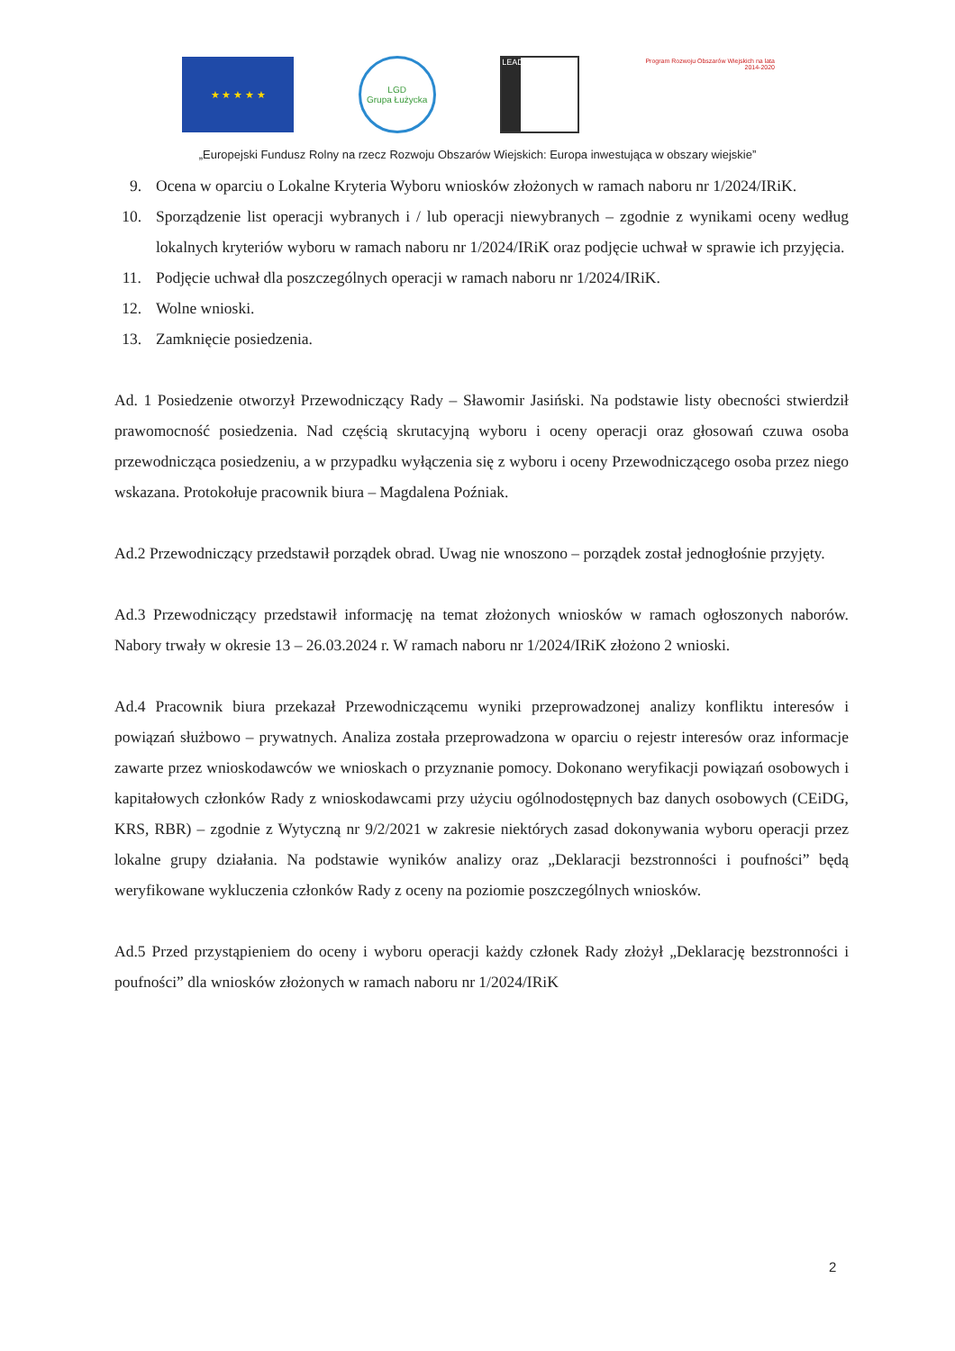★ ★ ★ ★ ★
LGD
Grupa Łużycka
LEADER
Program Rozwoju Obszarów Wiejskich na lata 2014-2020
„Europejski Fundusz Rolny na rzecz Rozwoju Obszarów Wiejskich: Europa inwestująca w obszary wiejskie”
9. Ocena w oparciu o Lokalne Kryteria Wyboru wniosków złożonych w ramach naboru nr 1/2024/IRiK.
10. Sporządzenie list operacji wybranych i / lub operacji niewybranych – zgodnie z wynikami oceny według lokalnych kryteriów wyboru w ramach naboru nr 1/2024/IRiK oraz podjęcie uchwał w sprawie ich przyjęcia.
11. Podjęcie uchwał dla poszczególnych operacji w ramach naboru nr 1/2024/IRiK.
12. Wolne wnioski.
13. Zamknięcie posiedzenia.
Ad. 1 Posiedzenie otworzył Przewodniczący Rady – Sławomir Jasiński. Na podstawie listy obecności stwierdził prawomocność posiedzenia. Nad częścią skrutacyjną wyboru i oceny operacji oraz głosowań czuwa osoba przewodnicząca posiedzeniu, a w przypadku wyłączenia się z wyboru i oceny Przewodniczącego osoba przez niego wskazana. Protokołuje pracownik biura – Magdalena Poźniak.
Ad.2 Przewodniczący przedstawił porządek obrad. Uwag nie wnoszono – porządek został jednogłośnie przyjęty.
Ad.3 Przewodniczący przedstawił informację na temat złożonych wniosków w ramach ogłoszonych naborów. Nabory trwały w okresie 13 – 26.03.2024 r. W ramach naboru nr 1/2024/IRiK złożono 2 wnioski.
Ad.4 Pracownik biura przekazał Przewodniczącemu wyniki przeprowadzonej analizy konfliktu interesów i powiązań służbowo – prywatnych. Analiza została przeprowadzona w oparciu o rejestr interesów oraz informacje zawarte przez wnioskodawców we wnioskach o przyznanie pomocy. Dokonano weryfikacji powiązań osobowych i kapitałowych członków Rady z wnioskodawcami przy użyciu ogólnodostępnych baz danych osobowych (CEiDG, KRS, RBR) – zgodnie z Wytyczną nr 9/2/2021 w zakresie niektórych zasad dokonywania wyboru operacji przez lokalne grupy działania. Na podstawie wyników analizy oraz „Deklaracji bezstronności i poufności” będą weryfikowane wykluczenia członków Rady z oceny na poziomie poszczególnych wniosków.
Ad.5 Przed przystąpieniem do oceny i wyboru operacji każdy członek Rady złożył „Deklarację bezstronności i poufności” dla wniosków złożonych w ramach naboru nr 1/2024/IRiK
2